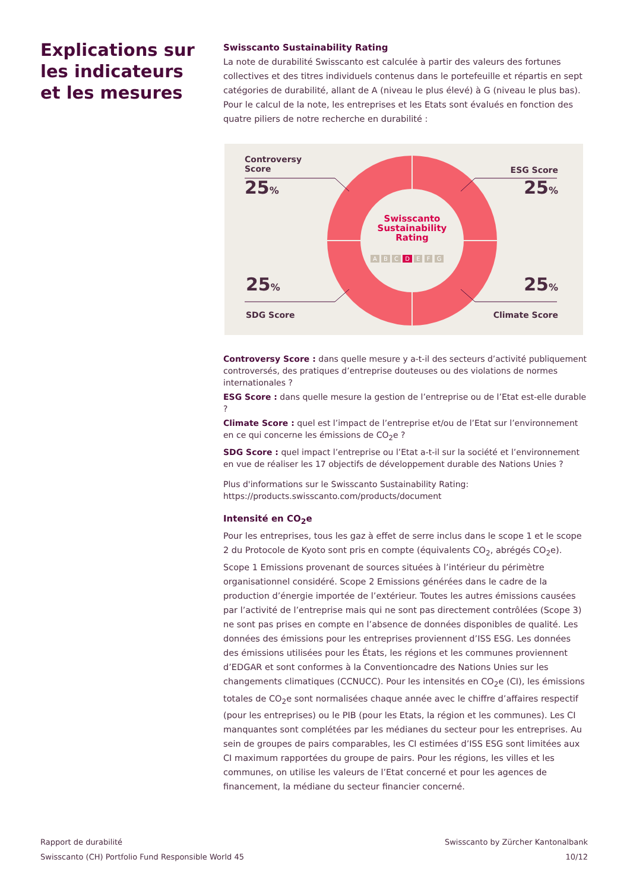Explications sur les indicateurs et les mesures
Swisscanto Sustainability Rating
La note de durabilité Swisscanto est calculée à partir des valeurs des fortunes collectives et des titres individuels contenus dans le portefeuille et répartis en sept catégories de durabilité, allant de A (niveau le plus élevé) à G (niveau le plus bas). Pour le calcul de la note, les entreprises et les Etats sont évalués en fonction des quatre piliers de notre recherche en durabilité :
Controversy
Score
25%
ESG Score
25%
25%
SDG Score
25%
Climate Score
Swisscanto Sustainability Rating
A B C D E F G
Controversy Score : dans quelle mesure y a-t-il des secteurs d’activité publiquement controversés, des pratiques d’entreprise douteuses ou des violations de normes internationales ?
ESG Score : dans quelle mesure la gestion de l’entreprise ou de l’Etat est-elle durable ?
Climate Score : quel est l’impact de l’entreprise et/ou de l’Etat sur l’environnement en ce qui concerne les émissions de CO<sub>2</sub>e ?
SDG Score : quel impact l’entreprise ou l’Etat a-t-il sur la société et l’environnement en vue de réaliser les 17 objectifs de développement durable des Nations Unies ?
Plus d'informations sur le Swisscanto Sustainability Rating:
https://products.swisscanto.com/products/document
Intensité en CO<sub>2</sub>e
Pour les entreprises, tous les gaz à effet de serre inclus dans le scope 1 et le scope 2 du Protocole de Kyoto sont pris en compte (équivalents CO<sub>2</sub>, abrégés CO<sub>2</sub>e). Scope 1 Emissions provenant de sources situées à l’intérieur du périmètre organisationnel considéré. Scope 2 Emissions générées dans le cadre de la production d’énergie importée de l’extérieur. Toutes les autres émissions causées par l’activité de l’entreprise mais qui ne sont pas directement contrôlées (Scope 3) ne sont pas prises en compte en l’absence de données disponibles de qualité. Les données des émissions pour les entreprises proviennent d’ISS ESG. Les données des émissions utilisées pour les États, les régions et les communes proviennent d’EDGAR et sont conformes à la Conventioncadre des Nations Unies sur les changements climatiques (CCNUCC). Pour les intensités en CO<sub>2</sub>e (CI), les émissions totales de CO<sub>2</sub>e sont normalisées chaque année avec le chiffre d’affaires respectif (pour les entreprises) ou le PIB (pour les Etats, la région et les communes). Les CI manquantes sont complétées par les médianes du secteur pour les entreprises. Au sein de groupes de pairs comparables, les CI estimées d’ISS ESG sont limitées aux CI maximum rapportées du groupe de pairs. Pour les régions, les villes et les communes, on utilise les valeurs de l’Etat concerné et pour les agences de financement, la médiane du secteur financier concerné.
Rapport de durabilité
Swisscanto (CH) Portfolio Fund Responsible World 45
Swisscanto by Zürcher Kantonalbank
10/12